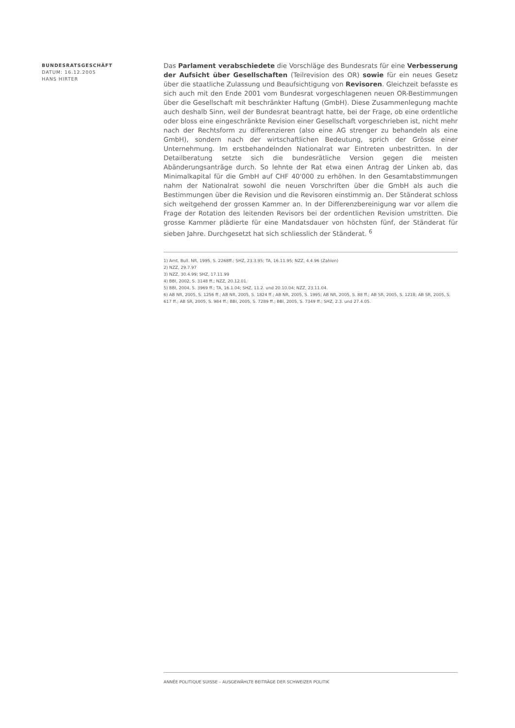BUNDESRATSGESCHÄFT
DATUM: 16.12.2005
HANS HIRTER
Das Parlament verabschiedete die Vorschläge des Bundesrats für eine Verbesserung der Aufsicht über Gesellschaften (Teilrevision des OR) sowie für ein neues Gesetz über die staatliche Zulassung und Beaufsichtigung von Revisoren. Gleichzeit befasste es sich auch mit den Ende 2001 vom Bundesrat vorgeschlagenen neuen OR-Bestimmungen über die Gesellschaft mit beschränkter Haftung (GmbH). Diese Zusammenlegung machte auch deshalb Sinn, weil der Bundesrat beantragt hatte, bei der Frage, ob eine ordentliche oder bloss eine eingeschränkte Revision einer Gesellschaft vorgeschrieben ist, nicht mehr nach der Rechtsform zu differenzieren (also eine AG strenger zu behandeln als eine GmbH), sondern nach der wirtschaftlichen Bedeutung, sprich der Grösse einer Unternehmung. Im erstbehandelnden Nationalrat war Eintreten unbestritten. In der Detailberatung setzte sich die bundesrätliche Version gegen die meisten Abänderungsanträge durch. So lehnte der Rat etwa einen Antrag der Linken ab, das Minimalkapital für die GmbH auf CHF 40'000 zu erhöhen. In den Gesamtabstimmungen nahm der Nationalrat sowohl die neuen Vorschriften über die GmbH als auch die Bestimmungen über die Revision und die Revisoren einstimmig an. Der Ständerat schloss sich weitgehend der grossen Kammer an. In der Differenzbereinigung war vor allem die Frage der Rotation des leitenden Revisors bei der ordentlichen Revision umstritten. Die grosse Kammer plädierte für eine Mandatsdauer von höchsten fünf, der Ständerat für sieben Jahre. Durchgesetzt hat sich schliesslich der Ständerat. <sup>6</sup>
1) Amt. Bull. NR, 1995, S. 2268ff.; SHZ, 23.3.95; TA, 16.11.95; NZZ, 4.4.96 (Zahlen)
2) NZZ, 29.7.97
3) NZZ, 30.4.99; SHZ, 17.11.99
4) BBl, 2002, S. 3148 ff.; NZZ, 20.12.01.
5) BBl, 2004, S. 3969 ff.; TA, 16.1.04; SHZ, 11.2. und 20.10.04; NZZ, 23.11.04.
6) AB NR, 2005, S. 1256 ff.; AB NR, 2005, S. 1824 ff.; AB NR, 2005, S. 1995; AB NR, 2005, S. 88 ff.; AB SR, 2005, S. 1218; AB SR, 2005, S. 617 ff.; AB SR, 2005, S. 984 ff.; BBl, 2005, S. 7289 ff.; BBl, 2005, S. 7349 ff.; SHZ, 2.3. und 27.4.05.
ANNÉE POLITIQUE SUISSE – AUSGEWÄHLTE BEITRÄGE DER SCHWEIZER POLITIK